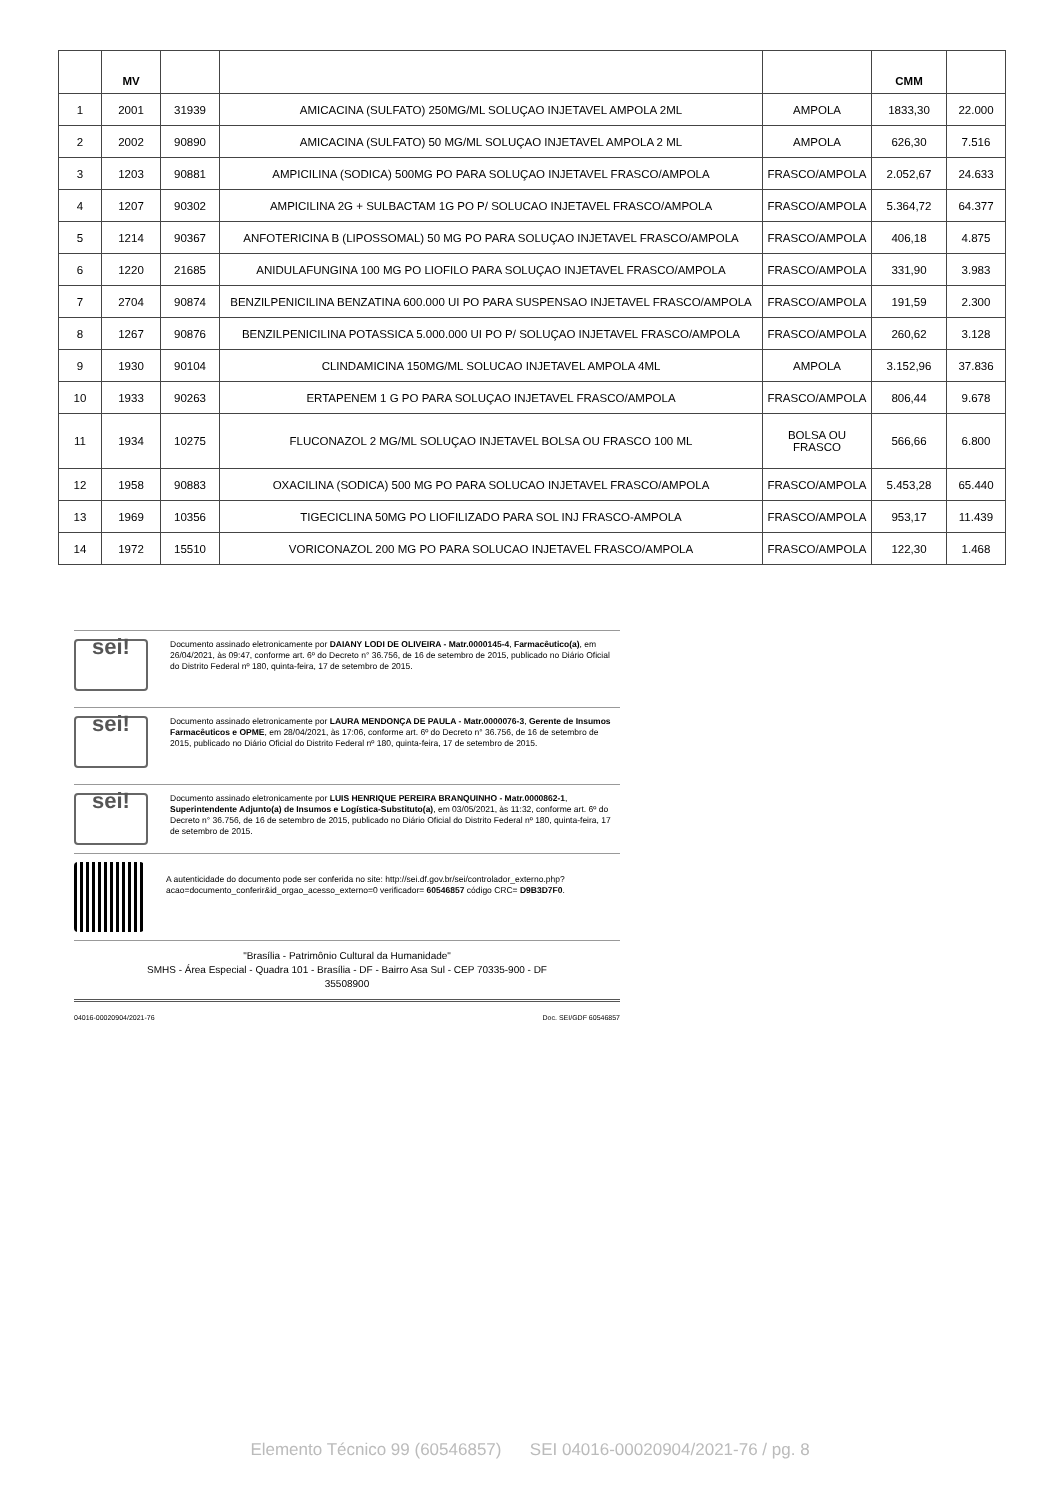| | MV | | | | CMM | |
| --- | --- | --- | --- | --- | --- | --- |
| 1 | 2001 | 31939 | AMICACINA (SULFATO) 250MG/ML SOLUÇAO INJETAVEL AMPOLA 2ML | AMPOLA | 1833,30 | 22.000 |
| 2 | 2002 | 90890 | AMICACINA (SULFATO) 50 MG/ML SOLUÇAO INJETAVEL AMPOLA 2 ML | AMPOLA | 626,30 | 7.516 |
| 3 | 1203 | 90881 | AMPICILINA (SODICA) 500MG PO PARA SOLUÇAO INJETAVEL FRASCO/AMPOLA | FRASCO/AMPOLA | 2.052,67 | 24.633 |
| 4 | 1207 | 90302 | AMPICILINA 2G + SULBACTAM 1G PO P/ SOLUCAO INJETAVEL FRASCO/AMPOLA | FRASCO/AMPOLA | 5.364,72 | 64.377 |
| 5 | 1214 | 90367 | ANFOTERICINA B (LIPOSSOMAL) 50 MG PO PARA SOLUÇAO INJETAVEL FRASCO/AMPOLA | FRASCO/AMPOLA | 406,18 | 4.875 |
| 6 | 1220 | 21685 | ANIDULAFUNGINA 100 MG PO LIOFILO PARA SOLUÇAO INJETAVEL FRASCO/AMPOLA | FRASCO/AMPOLA | 331,90 | 3.983 |
| 7 | 2704 | 90874 | BENZILPENICILINA BENZATINA 600.000 UI PO PARA SUSPENSAO INJETAVEL FRASCO/AMPOLA | FRASCO/AMPOLA | 191,59 | 2.300 |
| 8 | 1267 | 90876 | BENZILPENICILINA POTASSICA 5.000.000 UI PO P/ SOLUÇAO INJETAVEL FRASCO/AMPOLA | FRASCO/AMPOLA | 260,62 | 3.128 |
| 9 | 1930 | 90104 | CLINDAMICINA 150MG/ML SOLUCAO INJETAVEL AMPOLA 4ML | AMPOLA | 3.152,96 | 37.836 |
| 10 | 1933 | 90263 | ERTAPENEM 1 G PO PARA SOLUÇAO INJETAVEL FRASCO/AMPOLA | FRASCO/AMPOLA | 806,44 | 9.678 |
| 11 | 1934 | 10275 | FLUCONAZOL 2 MG/ML SOLUÇAO INJETAVEL BOLSA OU FRASCO 100 ML | BOLSA OU FRASCO | 566,66 | 6.800 |
| 12 | 1958 | 90883 | OXACILINA (SODICA) 500 MG PO PARA SOLUCAO INJETAVEL FRASCO/AMPOLA | FRASCO/AMPOLA | 5.453,28 | 65.440 |
| 13 | 1969 | 10356 | TIGECICLINA 50MG PO LIOFILIZADO PARA SOL INJ FRASCO-AMPOLA | FRASCO/AMPOLA | 953,17 | 11.439 |
| 14 | 1972 | 15510 | VORICONAZOL 200 MG PO PARA SOLUCAO INJETAVEL FRASCO/AMPOLA | FRASCO/AMPOLA | 122,30 | 1.468 |
sei!
Documento assinado eletronicamente por DAIANY LODI DE OLIVEIRA - Matr.0000145-4, Farmacêutico(a), em 26/04/2021, às 09:47, conforme art. 6º do Decreto n° 36.756, de 16 de setembro de 2015, publicado no Diário Oficial do Distrito Federal nº 180, quinta-feira, 17 de setembro de 2015.
sei!
Documento assinado eletronicamente por LAURA MENDONÇA DE PAULA - Matr.0000076-3, Gerente de Insumos Farmacêuticos e OPME, em 28/04/2021, às 17:06, conforme art. 6º do Decreto n° 36.756, de 16 de setembro de 2015, publicado no Diário Oficial do Distrito Federal nº 180, quinta-feira, 17 de setembro de 2015.
sei!
Documento assinado eletronicamente por LUIS HENRIQUE PEREIRA BRANQUINHO - Matr.0000862-1, Superintendente Adjunto(a) de Insumos e Logística-Substituto(a), em 03/05/2021, às 11:32, conforme art. 6º do Decreto n° 36.756, de 16 de setembro de 2015, publicado no Diário Oficial do Distrito Federal nº 180, quinta-feira, 17 de setembro de 2015.
A autenticidade do documento pode ser conferida no site: http://sei.df.gov.br/sei/controlador_externo.php? acao=documento_conferir&id_orgao_acesso_externo=0 verificador= 60546857 código CRC= D9B3D7F0.
"Brasília - Patrimônio Cultural da Humanidade"
SMHS - Área Especial - Quadra 101 - Brasília - DF - Bairro Asa Sul - CEP 70335-900 - DF
35508900
04016-00020904/2021-76 Doc. SEI/GDF 60546857
Elemento Técnico 99 (60546857) SEI 04016-00020904/2021-76 / pg. 8